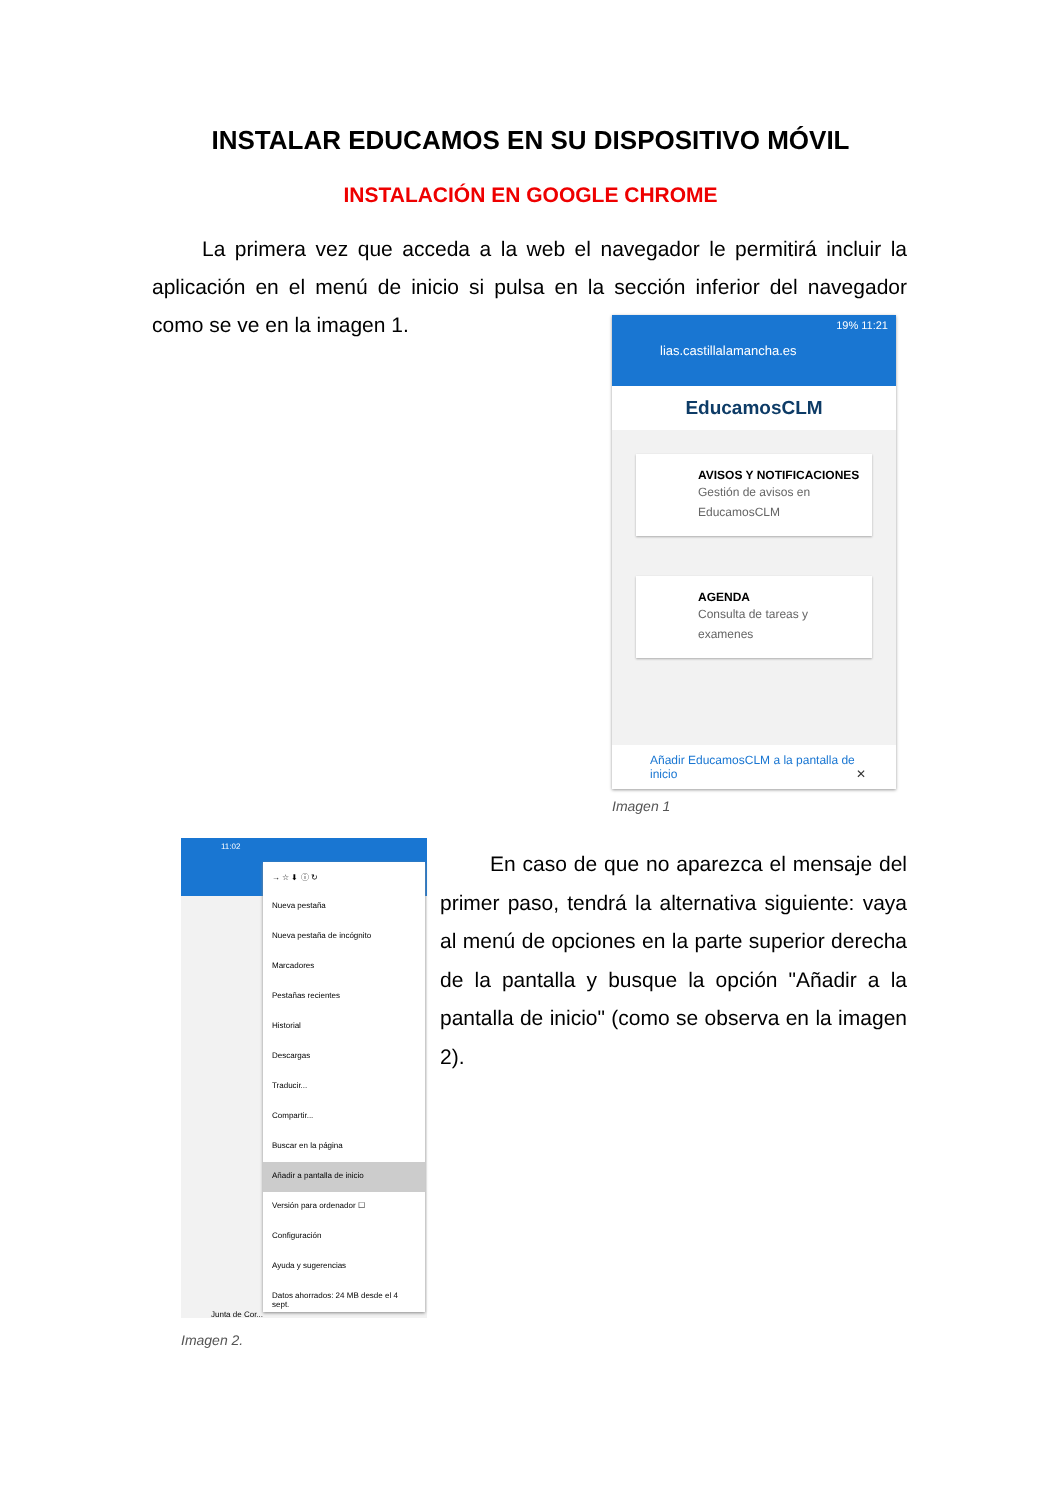INSTALAR EDUCAMOS EN SU DISPOSITIVO MÓVIL
INSTALACIÓN EN GOOGLE CHROME
La primera vez que acceda a la web el navegador le permitirá incluir la aplicación en el menú de inicio si pulsa en la sección inferior del navegador como se ve en la imagen 1.
19% 11:21
lias.castillalamancha.es
EducamosCLM
AVISOS Y NOTIFICACIONES
Gestión de avisos en EducamosCLM
AGENDA
Consulta de tareas y examenes
Añadir EducamosCLM a la pantalla de inicio ✕
Imagen 1
11:02
→ ☆ ⬇ ⓘ ↻
Nueva pestaña
Nueva pestaña de incógnito
Marcadores
Pestañas recientes
Historial
Descargas
Traducir...
Compartir...
Buscar en la página
Añadir a pantalla de inicio
Versión para ordenador ☐
Configuración
Ayuda y sugerencias
Datos ahorrados: 24 MB desde el 4 sept.
Junta de Cor...
Imagen 2.
En caso de que no aparezca el mensaje del primer paso, tendrá la alternativa siguiente: vaya al menú de opciones en la parte superior derecha de la pantalla y busque la opción "Añadir a la pantalla de inicio" (como se observa en la imagen 2).